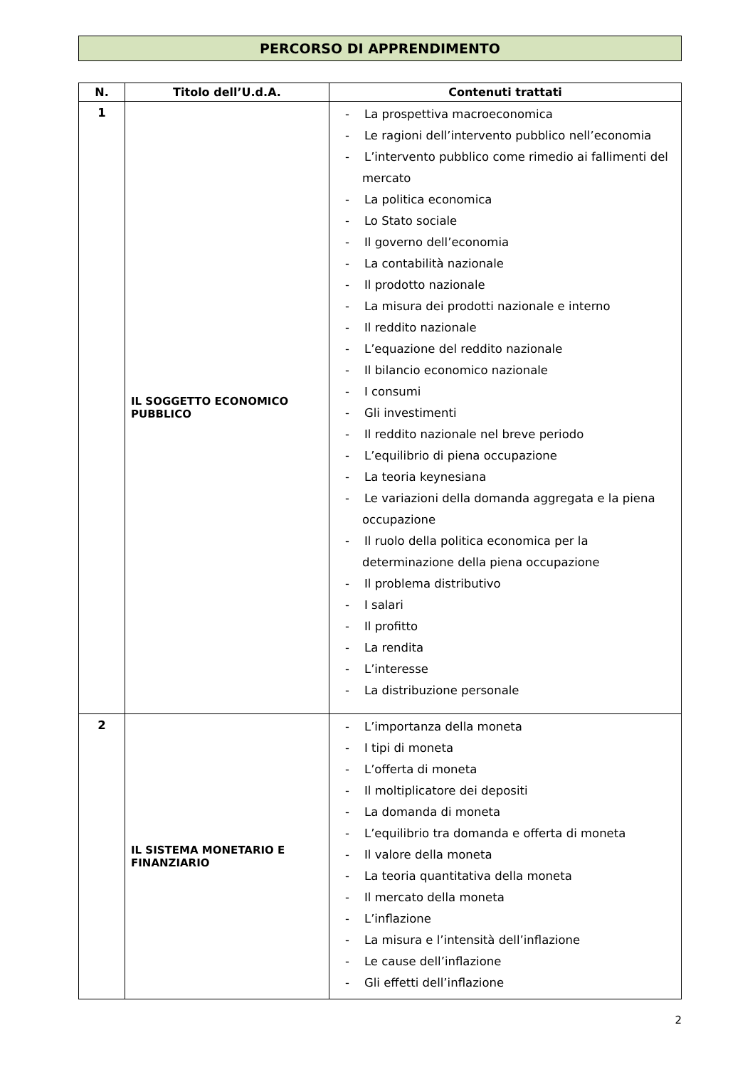PERCORSO DI APPRENDIMENTO
| N. | Titolo dell’U.d.A. | Contenuti trattati |
| --- | --- | --- |
| 1 | IL SOGGETTO ECONOMICO PUBBLICO | - La prospettiva macroeconomica - Le ragioni dell’intervento pubblico nell’economia - L’intervento pubblico come rimedio ai fallimenti del mercato - La politica economica - Lo Stato sociale - Il governo dell’economia - La contabilità nazionale - Il prodotto nazionale - La misura dei prodotti nazionale e interno - Il reddito nazionale - L’equazione del reddito nazionale - Il bilancio economico nazionale - I consumi - Gli investimenti - Il reddito nazionale nel breve periodo - L’equilibrio di piena occupazione - La teoria keynesiana - Le variazioni della domanda aggregata e la piena occupazione - Il ruolo della politica economica per la determinazione della piena occupazione - Il problema distributivo - I salari - Il profitto - La rendita - L’interesse - La distribuzione personale |
| 2 | IL SISTEMA MONETARIO E FINANZIARIO | - L’importanza della moneta - I tipi di moneta - L’offerta di moneta - Il moltiplicatore dei depositi - La domanda di moneta - L’equilibrio tra domanda e offerta di moneta - Il valore della moneta - La teoria quantitativa della moneta - Il mercato della moneta - L’inflazione - La misura e l’intensità dell’inflazione - Le cause dell’inflazione - Gli effetti dell’inflazione |
2